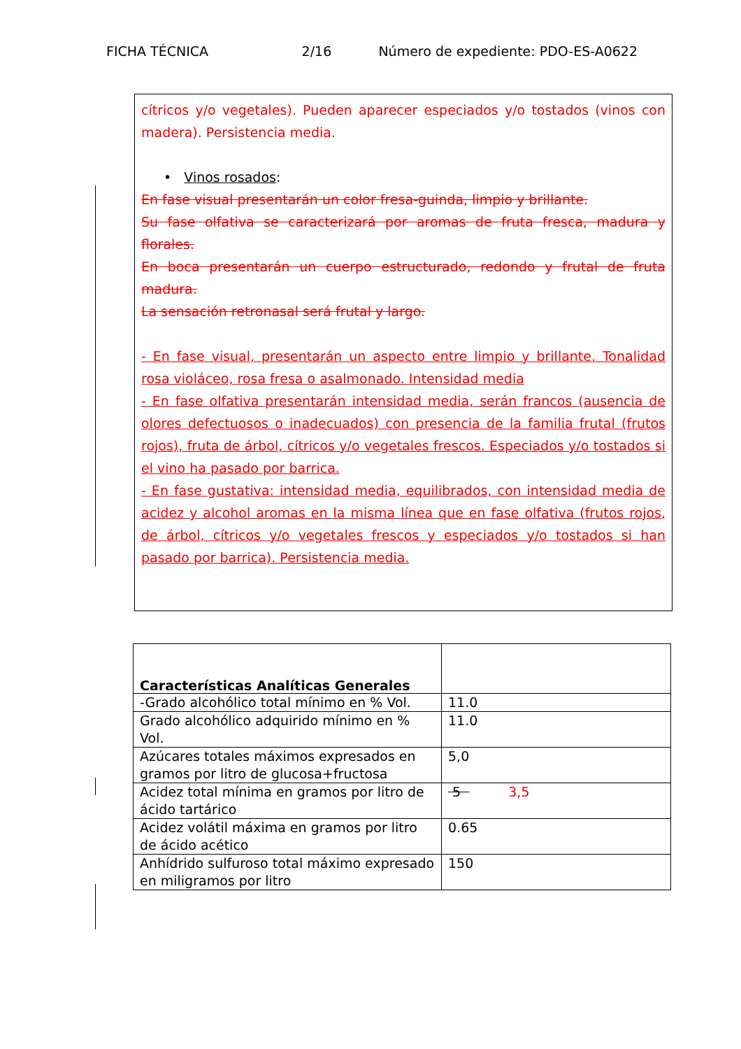FICHA TÉCNICA 2/16 Número de expediente: PDO-ES-A0622
cítricos y/o vegetales). Pueden aparecer especiados y/o tostados (vinos con madera). Persistencia media.
• Vinos rosados:
En fase visual presentarán un color fresa-guinda, limpio y brillante.
Su fase olfativa se caracterizará por aromas de fruta fresca, madura y florales.
En boca presentarán un cuerpo estructurado, redondo y frutal de fruta madura.
La sensación retronasal será frutal y largo.
- En fase visual, presentarán un aspecto entre limpio y brillante. Tonalidad rosa violáceo, rosa fresa o asalmonado. Intensidad media
- En fase olfativa presentarán intensidad media, serán francos (ausencia de olores defectuosos o inadecuados) con presencia de la familia frutal (frutos rojos), fruta de árbol, cítricos y/o vegetales frescos. Especiados y/o tostados si el vino ha pasado por barrica.
- En fase gustativa: intensidad media, equilibrados, con intensidad media de acidez y alcohol aromas en la misma línea que en fase olfativa (frutos rojos, de árbol, cítricos y/o vegetales frescos y especiados y/o tostados si han pasado por barrica). Persistencia media.
| Características Analíticas Generales | |
| -Grado alcohólico total mínimo en % Vol. | 11.0 |
| Grado alcohólico adquirido mínimo en % Vol. | 11.0 |
| Azúcares totales máximos expresados en gramos por litro de glucosa+fructosa | 5,0 |
| Acidez total mínima en gramos por litro de ácido tartárico | 5 3,5 |
| Acidez volátil máxima en gramos por litro de ácido acético | 0.65 |
| Anhídrido sulfuroso total máximo expresado en miligramos por litro | 150 |